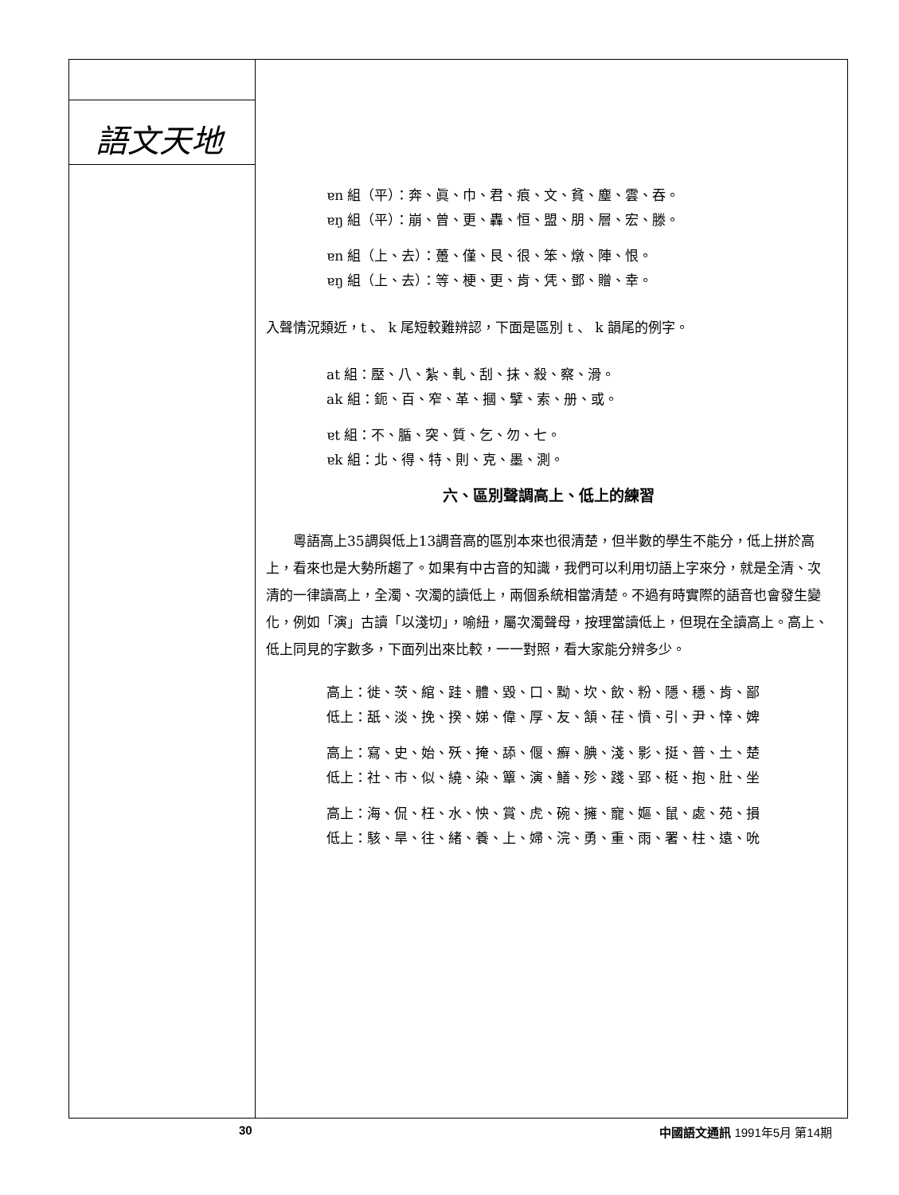語文天地
ɐn 組（平）：奔、眞、巾、君、痕、文、貧、塵、雲、吞。
ɐŋ 組（平）：崩、曾、更、轟、恒、盟、朋、層、宏、滕。
ɐn 組（上、去）：躉、僅、艮、很、笨、燉、陣、恨。
ɐŋ 組（上、去）：等、梗、更、肯、凭、鄧、贈、幸。
入聲情況類近，t 、 k 尾短較難辨認，下面是區別 t 、 k 韻尾的例字。
at 組：壓、八、紮、軋、刮、抹、殺、察、滑。
ak 組：鈪、百、窄、革、摑、擘、索、册、或。
ɐt 組：不、腯、突、質、乞、勿、七。
ɐk 組：北、得、特、則、克、墨、測。
六、區別聲調高上、低上的練習
粵語高上35調與低上13調音高的區別本來也很清楚，但半數的學生不能分，低上拼於高上，看來也是大勢所趨了。如果有中古音的知識，我們可以利用切語上字來分，就是全清、次清的一律讀高上，全濁、次濁的讀低上，兩個系統相當清楚。不過有時實際的語音也會發生變化，例如「演」古讀「以淺切」，喻紐，屬次濁聲母，按理當讀低上，但現在全讀高上。高上、低上同見的字數多，下面列出來比較，一一對照，看大家能分辨多少。
高上：徙、茨、綰、跬、體、毀、口、黝、坎、飲、粉、隱、穩、肯、鄙
低上：舐、淡、挽、揆、娣、偉、厚、友、頷、荏、憤、引、尹、悻、婢
高上：寫、史、始、殀、掩、舔、偃、癬、腆、淺、影、挺、普、土、楚
低上：社、市、似、繞、染、簟、演、鱔、殄、踐、郢、梃、抱、肚、坐
高上：海、侃、枉、水、怏、賞、虎、碗、擁、寵、嫗、鼠、處、苑、損
低上：駭、旱、往、緒、養、上、婦、浣、勇、重、雨、署、柱、遠、吮
30 中國語文通訊 1991年5月 第14期